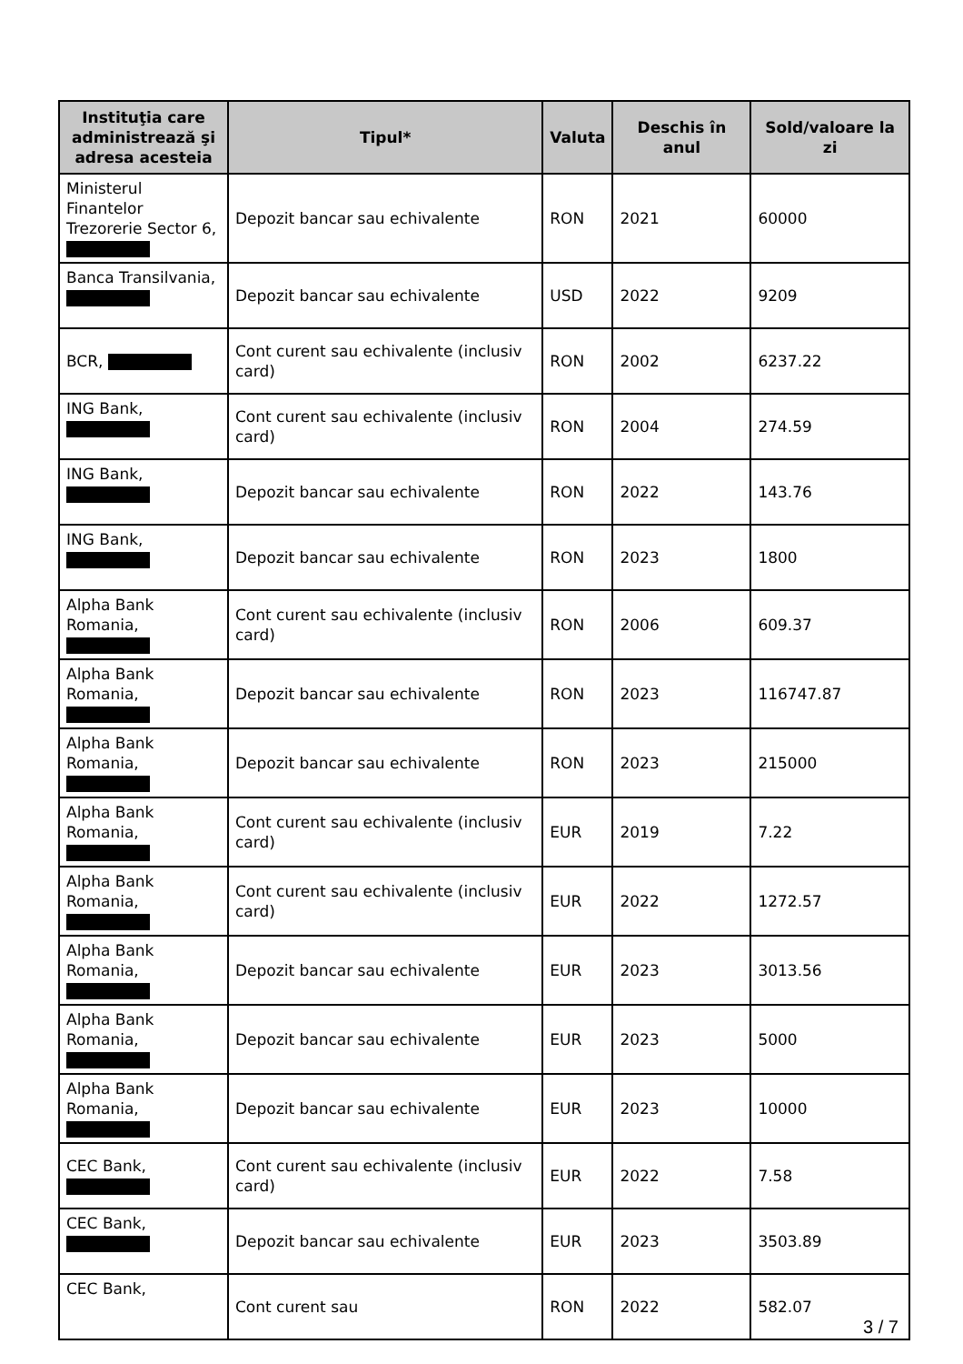| Instituţia care administrează şi adresa acesteia | Tipul* | Valuta | Deschis în anul | Sold/valoare la zi |
| --- | --- | --- | --- | --- |
| Ministerul Finantelor Trezorerie Sector 6, | Depozit bancar sau echivalente | RON | 2021 | 60000 |
| Banca Transilvania, | Depozit bancar sau echivalente | USD | 2022 | 9209 |
| BCR, | Cont curent sau echivalente (inclusiv card) | RON | 2002 | 6237.22 |
| ING Bank, | Cont curent sau echivalente (inclusiv card) | RON | 2004 | 274.59 |
| ING Bank, | Depozit bancar sau echivalente | RON | 2022 | 143.76 |
| ING Bank, | Depozit bancar sau echivalente | RON | 2023 | 1800 |
| Alpha Bank Romania, | Cont curent sau echivalente (inclusiv card) | RON | 2006 | 609.37 |
| Alpha Bank Romania, | Depozit bancar sau echivalente | RON | 2023 | 116747.87 |
| Alpha Bank Romania, | Depozit bancar sau echivalente | RON | 2023 | 215000 |
| Alpha Bank Romania, | Cont curent sau echivalente (inclusiv card) | EUR | 2019 | 7.22 |
| Alpha Bank Romania, | Cont curent sau echivalente (inclusiv card) | EUR | 2022 | 1272.57 |
| Alpha Bank Romania, | Depozit bancar sau echivalente | EUR | 2023 | 3013.56 |
| Alpha Bank Romania, | Depozit bancar sau echivalente | EUR | 2023 | 5000 |
| Alpha Bank Romania, | Depozit bancar sau echivalente | EUR | 2023 | 10000 |
| CEC Bank, | Cont curent sau echivalente (inclusiv card) | EUR | 2022 | 7.58 |
| CEC Bank, | Depozit bancar sau echivalente | EUR | 2023 | 3503.89 |
| CEC Bank, | Cont curent sau | RON | 2022 | 582.07 |
3 / 7